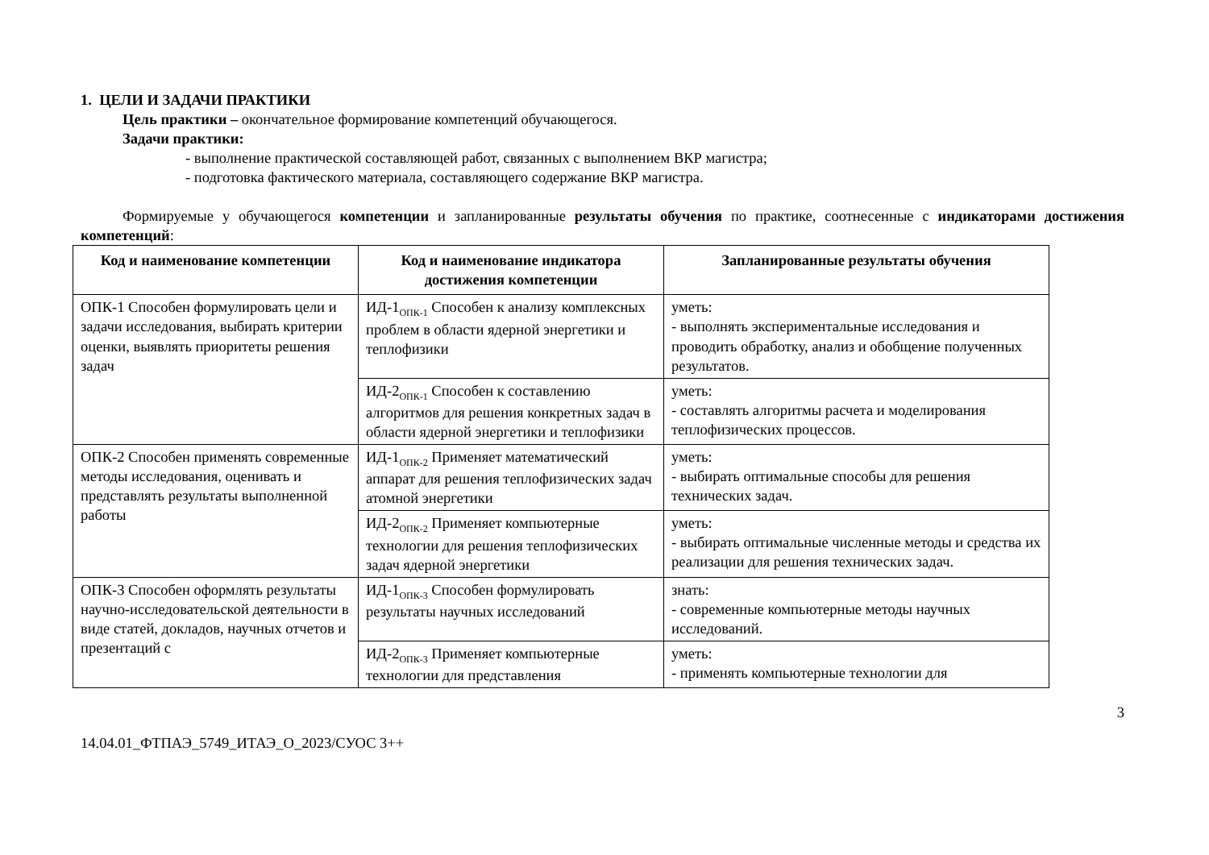1. ЦЕЛИ И ЗАДАЧИ ПРАКТИКИ
Цель практики – окончательное формирование компетенций обучающегося.
Задачи практики:
- выполнение практической составляющей работ, связанных с выполнением ВКР магистра;
- подготовка фактического материала, составляющего содержание ВКР магистра.
Формируемые у обучающегося компетенции и запланированные результаты обучения по практике, соотнесенные с индикаторами достижения компетенций:
| Код и наименование компетенции | Код и наименование индикатора достижения компетенции | Запланированные результаты обучения |
| --- | --- | --- |
| ОПК-1 Способен формулировать цели и задачи исследования, выбирать критерии оценки, выявлять приоритеты решения задач | ИД-1<sub>ОПК-1</sub> Способен к анализу комплексных проблем в области ядерной энергетики и теплофизики | уметь: - выполнять экспериментальные исследования и проводить обработку, анализ и обобщение полученных результатов. |
| | ИД-2<sub>ОПК-1</sub> Способен к составлению алгоритмов для решения конкретных задач в области ядерной энергетики и теплофизики | уметь: - составлять алгоритмы расчета и моделирования теплофизических процессов. |
| ОПК-2 Способен применять современные методы исследования, оценивать и представлять результаты выполненной работы | ИД-1<sub>ОПК-2</sub> Применяет математический аппарат для решения теплофизических задач атомной энергетики | уметь: - выбирать оптимальные способы для решения технических задач. |
| | ИД-2<sub>ОПК-2</sub> Применяет компьютерные технологии для решения теплофизических задач ядерной энергетики | уметь: - выбирать оптимальные численные методы и средства их реализации для решения технических задач. |
| ОПК-3 Способен оформлять результаты научно-исследовательской деятельности в виде статей, докладов, научных отчетов и презентаций с | ИД-1<sub>ОПК-3</sub> Способен формулировать результаты научных исследований | знать: - современные компьютерные методы научных исследований. |
| | ИД-2<sub>ОПК-3</sub> Применяет компьютерные технологии для представления | уметь: - применять компьютерные технологии для |
14.04.01_ФТПАЭ_5749_ИТАЭ_О_2023/СУОС 3++ 3